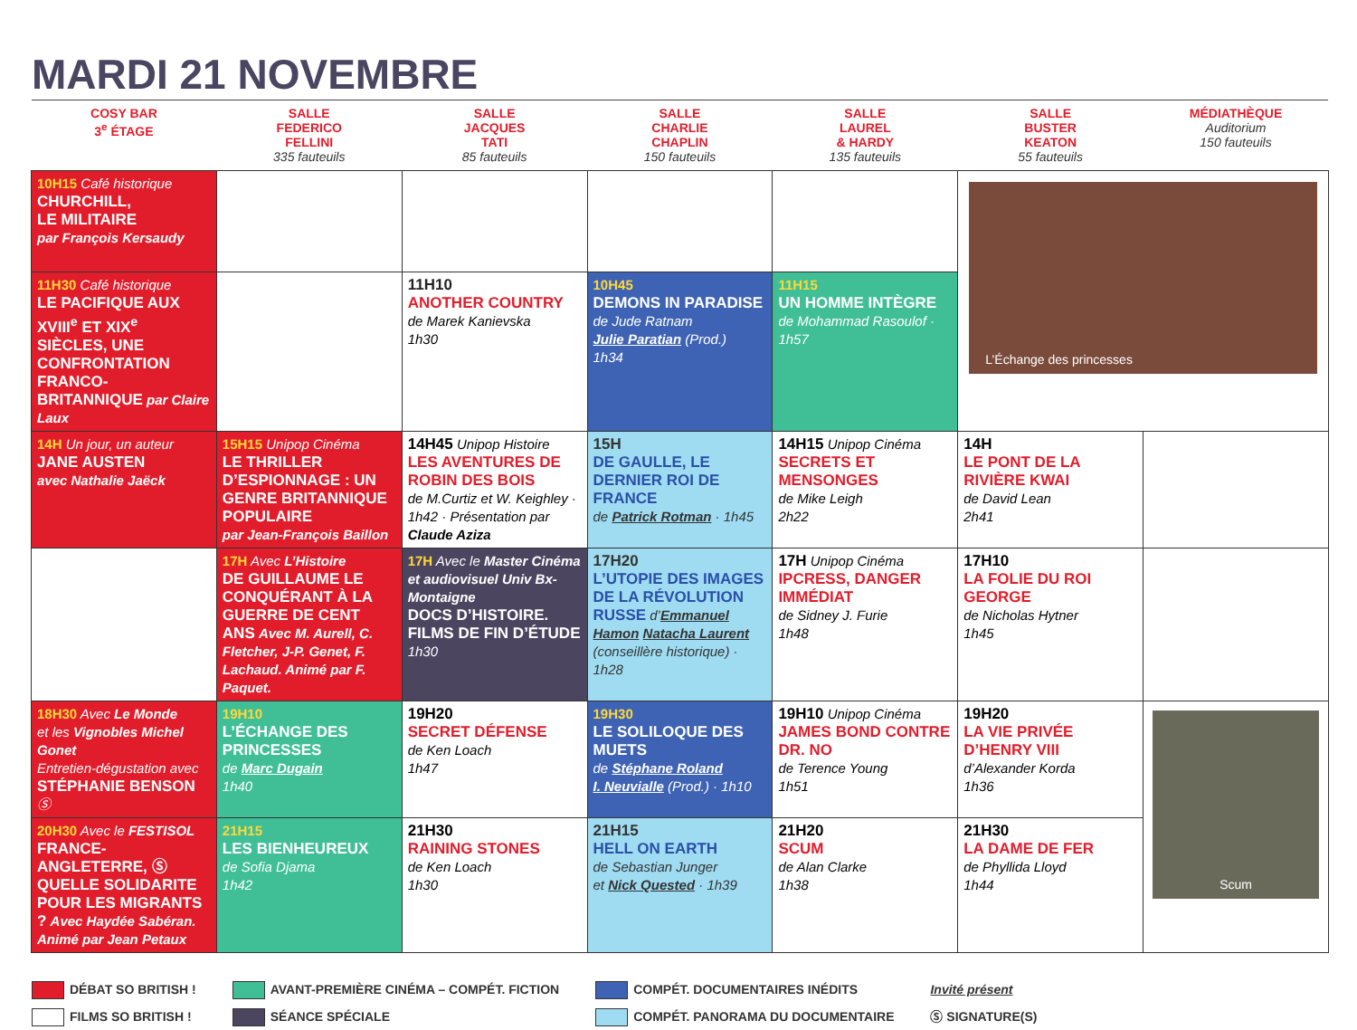MARDI 21 NOVEMBRE
| COSY BAR 3<sup>e</sup> ÉTAGE | SALLE FEDERICO FELLINI 335 fauteuils | SALLE JACQUES TATI 85 fauteuils | SALLE CHARLIE CHAPLIN 150 fauteuils | SALLE LAUREL & HARDY 135 fauteuils | SALLE BUSTER KEATON 55 fauteuils | MÉDIATHÈQUE Auditorium 150 fauteuils |
| --- | --- | --- | --- | --- | --- | --- |
| 10H15 Café historique CHURCHILL, LE MILITAIRE par François Kersaudy | | | | | L’Échange des princesses | |
| 11H30 Café historique LE PACIFIQUE AUX XVIII<sup>e</sup> ET XIX<sup>e</sup> SIÈCLES, UNE CONFRONTATION FRANCO-BRITANNIQUE par Claire Laux | | 11H10 ANOTHER COUNTRY de Marek Kanievska 1h30 | 10H45 DEMONS IN PARADISE de Jude Ratnam Julie Paratian (Prod.) 1h34 | 11H15 UN HOMME INTÈGRE de Mohammad Rasoulof · 1h57 | | |
| 14H Un jour, un auteur JANE AUSTEN avec Nathalie Jaëck | 15H15 Unipop Cinéma LE THRILLER D’ESPIONNAGE : UN GENRE BRITANNIQUE POPULAIRE par Jean-François Baillon | 14H45 Unipop Histoire LES AVENTURES DE ROBIN DES BOIS de M.Curtiz et W. Keighley · 1h42 · Présentation par Claude Aziza | 15H DE GAULLE, LE DERNIER ROI DE FRANCE de Patrick Rotman · 1h45 | 14H15 Unipop Cinéma SECRETS ET MENSONGES de Mike Leigh 2h22 | 14H LE PONT DE LA RIVIÈRE KWAI de David Lean 2h41 | |
| | 17H Avec L’Histoire DE GUILLAUME LE CONQUÉRANT À LA GUERRE DE CENT ANS Avec M. Aurell, C. Fletcher, J-P. Genet, F. Lachaud. Animé par F. Paquet. | 17H Avec le Master Cinéma et audiovisuel Univ Bx-Montaigne DOCS D’HISTOIRE. FILMS DE FIN D’ÉTUDE 1h30 | 17H20 L’UTOPIE DES IMAGES DE LA RÉVOLUTION RUSSE d’ Emmanuel Hamon Natacha Laurent (conseillère historique) · 1h28 | 17H Unipop Cinéma IPCRESS, DANGER IMMÉDIAT de Sidney J. Furie 1h48 | 17H10 LA FOLIE DU ROI GEORGE de Nicholas Hytner 1h45 | |
| 18H30 Avec Le Monde et les Vignobles Michel Gonet Entretien-dégustation avec STÉPHANIE BENSON Ⓢ | 19H10 L’ÉCHANGE DES PRINCESSES de Marc Dugain 1h40 | 19H20 SECRET DÉFENSE de Ken Loach 1h47 | 19H30 LE SOLILOQUE DES MUETS de Stéphane Roland I. Neuvialle (Prod.) · 1h10 | 19H10 Unipop Cinéma JAMES BOND CONTRE DR. NO de Terence Young 1h51 | 19H20 LA VIE PRIVÉE D’HENRY VIII d’Alexander Korda 1h36 | Scum |
| 20H30 Avec le FESTISOL FRANCE-ANGLETERRE, Ⓢ QUELLE SOLIDARITE POUR LES MIGRANTS ? Avec Haydée Sabéran. Animé par Jean Petaux | 21H15 LES BIENHEUREUX de Sofia Djama 1h42 | 21H30 RAINING STONES de Ken Loach 1h30 | 21H15 HELL ON EARTH de Sebastian Junger et Nick Quested · 1h39 | 21H20 SCUM de Alan Clarke 1h38 | 21H30 LA DAME DE FER de Phyllida Lloyd 1h44 | |
DÉBAT SO BRITISH !
FILMS SO BRITISH !
AVANT-PREMIÈRE CINÉMA – COMPÉT. FICTION
SÉANCE SPÉCIALE
COMPÉT. DOCUMENTAIRES INÉDITS
COMPÉT. PANORAMA DU DOCUMENTAIRE
Invité présent
Ⓢ SIGNATURE(S)